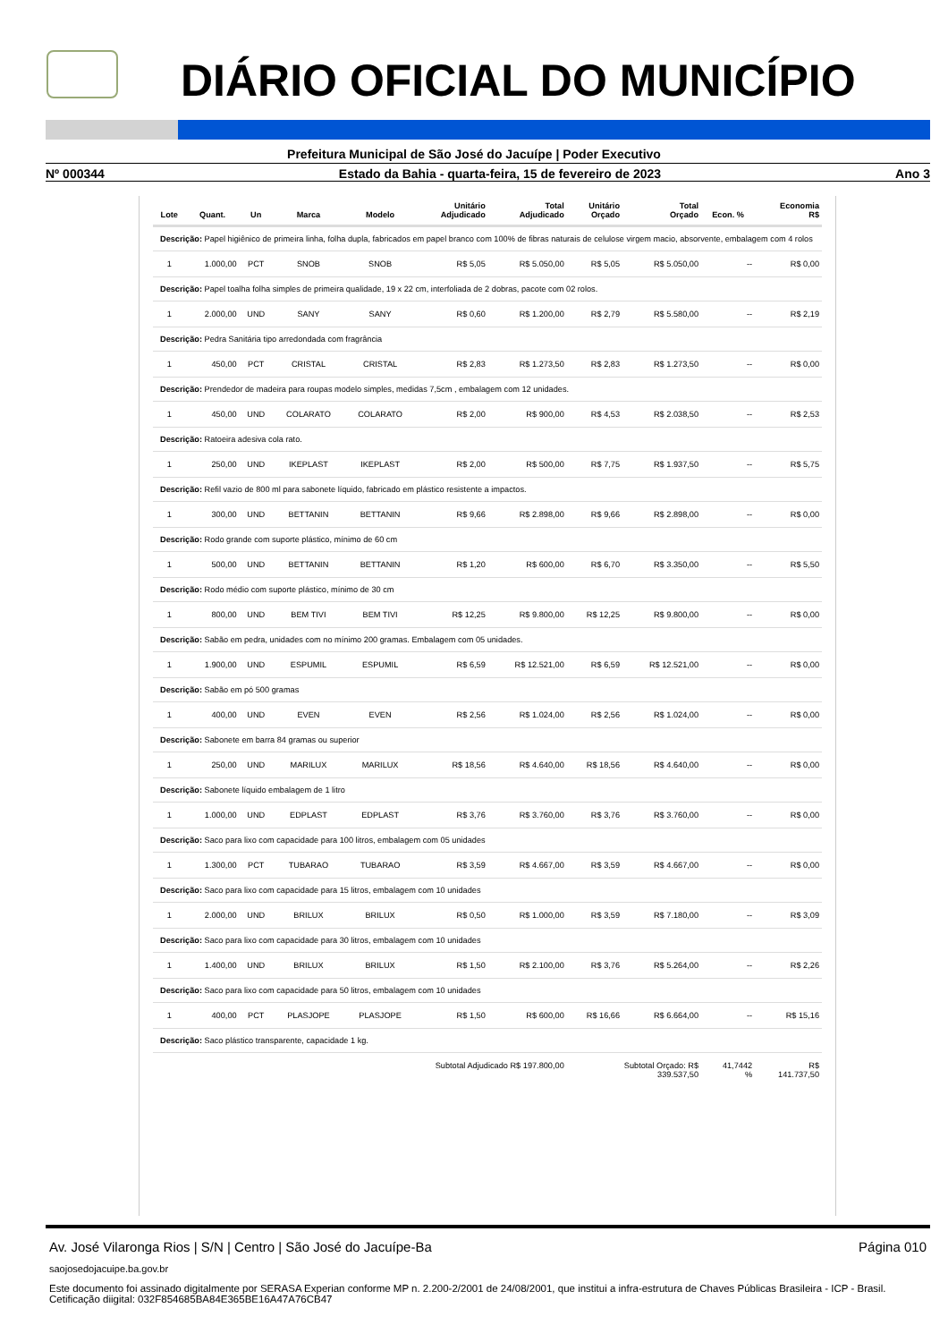DIÁRIO OFICIAL DO MUNICÍPIO
Prefeitura Municipal de São José do Jacuípe | Poder Executivo
Nº 000344 Estado da Bahia - quarta-feira, 15 de fevereiro de 2023 Ano 3
| Lote | Quant. | Un | Marca | Modelo | Unitário Adjudicado | Total Adjudicado | Unitário Orçado | Total Orçado | Econ. % | Economia R$ |
| --- | --- | --- | --- | --- | --- | --- | --- | --- | --- | --- |
| Descrição: Papel higiênico de primeira linha, folha dupla, fabricados em papel branco com 100% de fibras naturais de celulose virgem macio, absorvente, embalagem com 4 rolos | | | | | | | | | | |
| 1 | 1.000,00 | PCT | SNOB | SNOB | R$ 5,05 | R$ 5.050,00 | R$ 5,05 | R$ 5.050,00 | -- | R$ 0,00 |
| Descrição: Papel toalha folha simples de primeira qualidade, 19 x 22 cm, interfoliada de 2 dobras, pacote com 02 rolos. | | | | | | | | | | |
| 1 | 2.000,00 | UND | SANY | SANY | R$ 0,60 | R$ 1.200,00 | R$ 2,79 | R$ 5.580,00 | -- | R$ 2,19 |
| Descrição: Pedra Sanitária tipo arredondada com fragrância | | | | | | | | | | |
| 1 | 450,00 | PCT | CRISTAL | CRISTAL | R$ 2,83 | R$ 1.273,50 | R$ 2,83 | R$ 1.273,50 | -- | R$ 0,00 |
| Descrição: Prendedor de madeira para roupas modelo simples, medidas 7,5cm , embalagem com 12 unidades. | | | | | | | | | | |
| 1 | 450,00 | UND | COLARATO | COLARATO | R$ 2,00 | R$ 900,00 | R$ 4,53 | R$ 2.038,50 | -- | R$ 2,53 |
| Descrição: Ratoeira adesiva cola rato. | | | | | | | | | | |
| 1 | 250,00 | UND | IKEPLAST | IKEPLAST | R$ 2,00 | R$ 500,00 | R$ 7,75 | R$ 1.937,50 | -- | R$ 5,75 |
| Descrição: Refil vazio de 800 ml para sabonete líquido, fabricado em plástico resistente a impactos. | | | | | | | | | | |
| 1 | 300,00 | UND | BETTANIN | BETTANIN | R$ 9,66 | R$ 2.898,00 | R$ 9,66 | R$ 2.898,00 | -- | R$ 0,00 |
| Descrição: Rodo grande com suporte plástico, mínimo de 60 cm | | | | | | | | | | |
| 1 | 500,00 | UND | BETTANIN | BETTANIN | R$ 1,20 | R$ 600,00 | R$ 6,70 | R$ 3.350,00 | -- | R$ 5,50 |
| Descrição: Rodo médio com suporte plástico, mínimo de 30 cm | | | | | | | | | | |
| 1 | 800,00 | UND | BEM TIVI | BEM TIVI | R$ 12,25 | R$ 9.800,00 | R$ 12,25 | R$ 9.800,00 | -- | R$ 0,00 |
| Descrição: Sabão em pedra, unidades com no mínimo 200 gramas. Embalagem com 05 unidades. | | | | | | | | | | |
| 1 | 1.900,00 | UND | ESPUMIL | ESPUMIL | R$ 6,59 | R$ 12.521,00 | R$ 6,59 | R$ 12.521,00 | -- | R$ 0,00 |
| Descrição: Sabão em pó 500 gramas | | | | | | | | | | |
| 1 | 400,00 | UND | EVEN | EVEN | R$ 2,56 | R$ 1.024,00 | R$ 2,56 | R$ 1.024,00 | -- | R$ 0,00 |
| Descrição: Sabonete em barra 84 gramas ou superior | | | | | | | | | | |
| 1 | 250,00 | UND | MARILUX | MARILUX | R$ 18,56 | R$ 4.640,00 | R$ 18,56 | R$ 4.640,00 | -- | R$ 0,00 |
| Descrição: Sabonete líquido embalagem de 1 litro | | | | | | | | | | |
| 1 | 1.000,00 | UND | EDPLAST | EDPLAST | R$ 3,76 | R$ 3.760,00 | R$ 3,76 | R$ 3.760,00 | -- | R$ 0,00 |
| Descrição: Saco para lixo com capacidade para 100 litros, embalagem com 05 unidades | | | | | | | | | | |
| 1 | 1.300,00 | PCT | TUBARAO | TUBARAO | R$ 3,59 | R$ 4.667,00 | R$ 3,59 | R$ 4.667,00 | -- | R$ 0,00 |
| Descrição: Saco para lixo com capacidade para 15 litros, embalagem com 10 unidades | | | | | | | | | | |
| 1 | 2.000,00 | UND | BRILUX | BRILUX | R$ 0,50 | R$ 1.000,00 | R$ 3,59 | R$ 7.180,00 | -- | R$ 3,09 |
| Descrição: Saco para lixo com capacidade para 30 litros, embalagem com 10 unidades | | | | | | | | | | |
| 1 | 1.400,00 | UND | BRILUX | BRILUX | R$ 1,50 | R$ 2.100,00 | R$ 3,76 | R$ 5.264,00 | -- | R$ 2,26 |
| Descrição: Saco para lixo com capacidade para 50 litros, embalagem com 10 unidades | | | | | | | | | | |
| 1 | 400,00 | PCT | PLASJOPE | PLASJOPE | R$ 1,50 | R$ 600,00 | R$ 16,66 | R$ 6.664,00 | -- | R$ 15,16 |
| Descrição: Saco plástico transparente, capacidade 1 kg. | | | | | | | | | | |
| Subtotal Adjudicado R$ 197.800,00 | | | | | | | Subtotal Orçado: R$ 339.537,50 | | 41,7442 % | R$ 141.737,50 |
Av. José Vilaronga Rios | S/N | Centro | São José do Jacuípe-Ba Página 010
saojosedojacuipe.ba.gov.br
Este documento foi assinado digitalmente por SERASA Experian conforme MP n. 2.200-2/2001 de 24/08/2001, que institui a infra-estrutura de Chaves Públicas Brasileira - ICP - Brasil. Cetificação diigital: 032F854685BA84E365BE16A47A76CB47